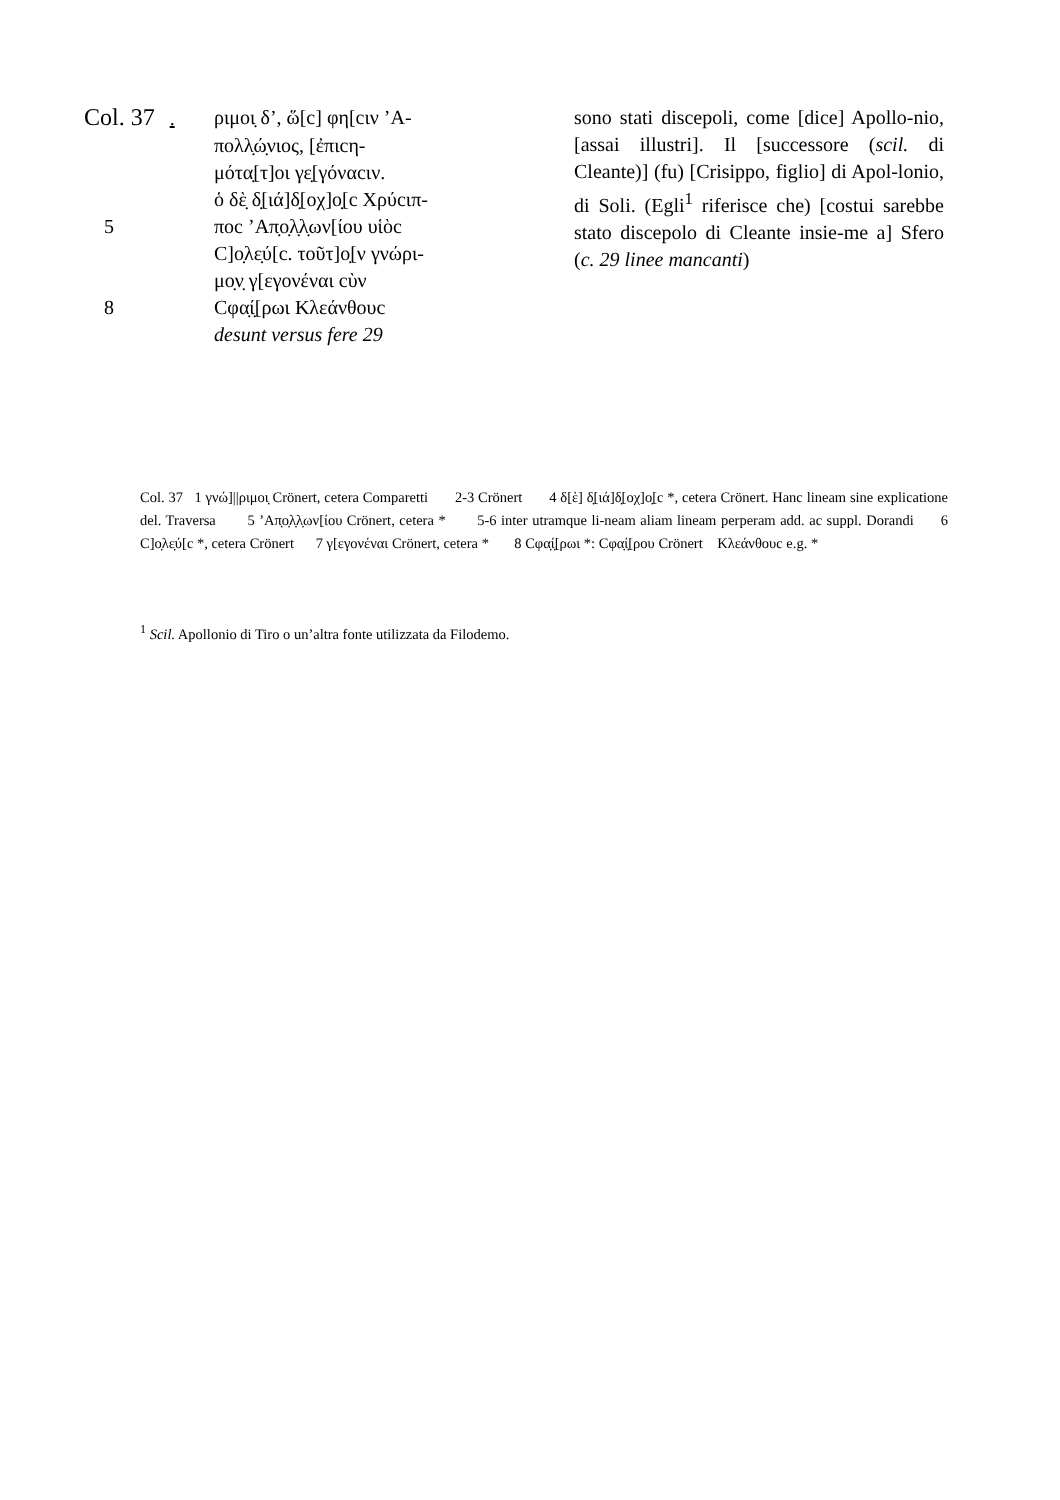Col. 37 . ριμοι̣ δ’, ὥ[c] φη[cιν ’Α-
πολλ̣ώ̣νιος, [ἐπιcη-
μότα̣[τ]οι γε̣[γόναcιν.
ὁ δὲ̣ δ̣[ιά]δ̣[οχ]ο̣[c Χρύcιπ-
5 ποc ’Απ̣ο̣λ̣λ̣ων[ίου υἱὸc
C]ο̣λε̣ύ[c. τοῦτ]ο̣[ν γνώρι-
μο̣ν̣ γ[εγονέναι cὺν
8 Cφα̣ί̣[ρωι Κλεάνθουc
desunt versus fere 29
sono stati discepoli, come [dice] Apollo-nio, [assai illustri]. Il [successore (scil. di Cleante)] (fu) [Crisippo, figlio] di Apol-lonio, di Soli. (Egli<sup>1</sup> riferisce che) [costui sarebbe stato discepolo di Cleante insie-me a] Sfero (c. 29 linee mancanti)
Col. 37 1 γνώ]||ριμοι̣ Crönert, cetera Comparetti 2-3 Crönert 4 δ[ὲ] δ̣[ιά]δ̣[οχ]ο̣[c *, cetera Crönert. Hanc lineam sine explicatione del. Traversa 5 ’Απ̣ο̣λ̣λ̣ων[ίου Crönert, cetera * 5-6 inter utramque li-neam aliam lineam perperam add. ac suppl. Dorandi 6 C]ο̣λε̣ύ[c *, cetera Crönert 7 γ[εγονέναι Crönert, cetera * 8 Cφα̣ί̣[ρωι *: Cφα̣ί̣[ρου Crönert Κλεάνθουc e.g. *
<sup>1</sup> Scil. Apollonio di Tiro o un’altra fonte utilizzata da Filodemo.